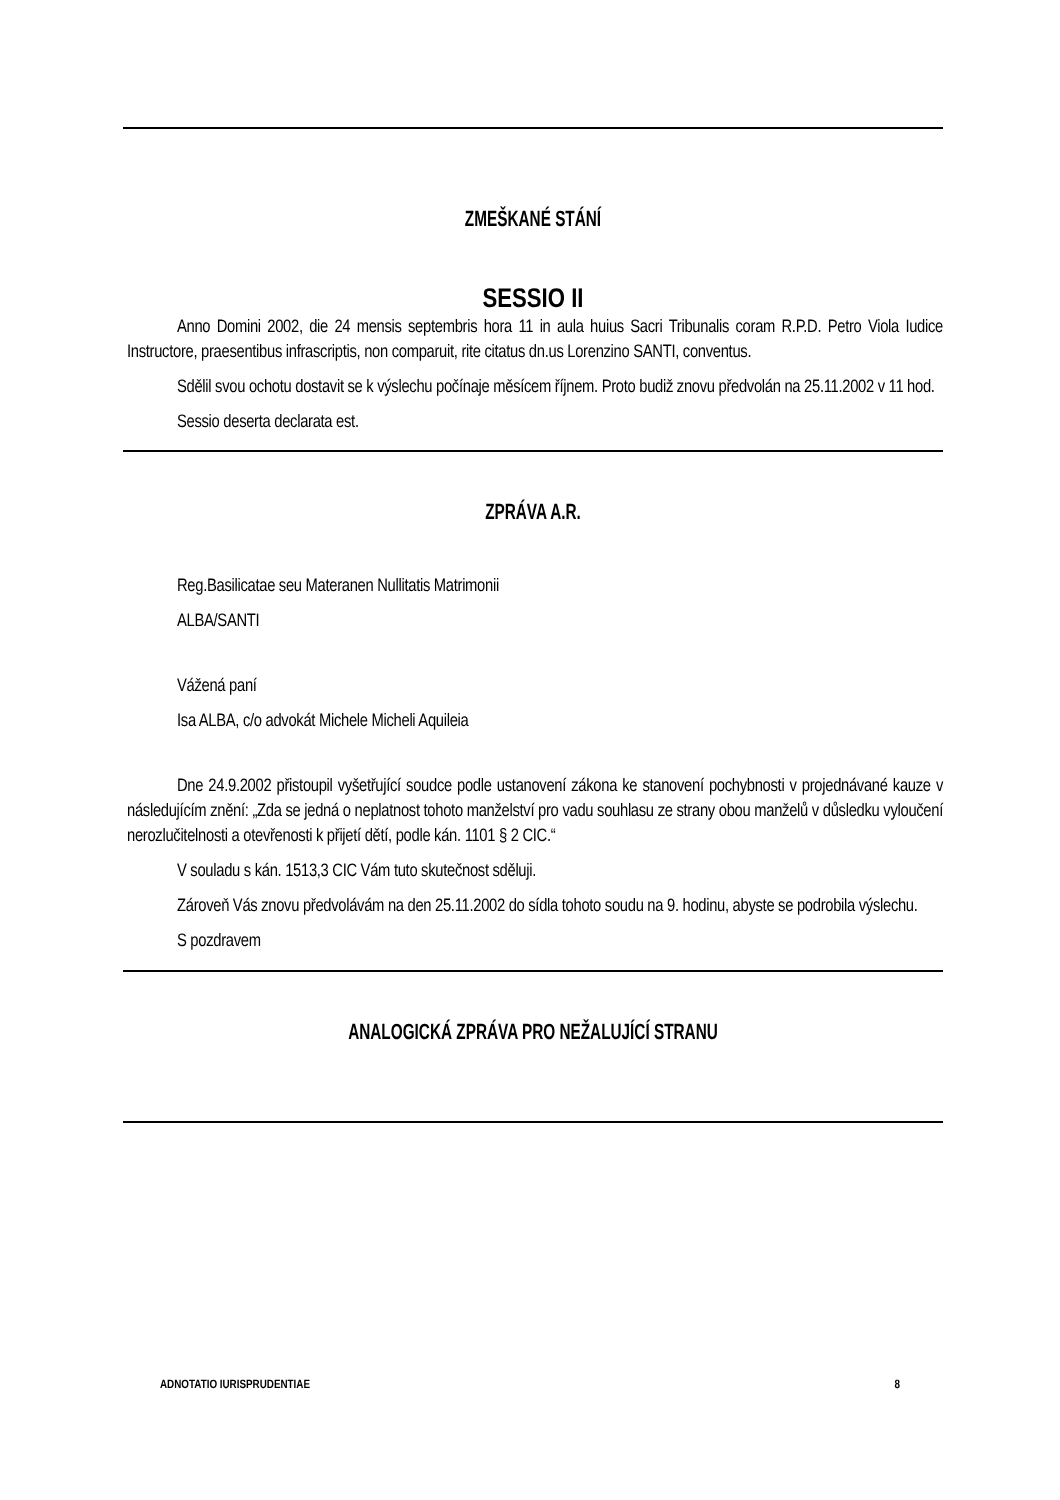ZMEŠKANÉ STÁNÍ
SESSIO II
Anno Domini 2002, die 24 mensis septembris hora 11 in aula huius Sacri Tribunalis coram R.P.D. Petro Viola Iudice Instructore, praesentibus infrascriptis, non comparuit, rite citatus dn.us Lorenzino SANTI, conventus.
Sdělil svou ochotu dostavit se k výslechu počínaje měsícem říjnem. Proto budiž znovu předvolán na 25.11.2002 v 11 hod.
Sessio deserta declarata est.
ZPRÁVA A.R.
Reg.Basilicatae seu Materanen Nullitatis Matrimonii
ALBA/SANTI
Vážená paní
Isa ALBA, c/o advokát Michele Micheli Aquileia
Dne 24.9.2002 přistoupil vyšetřující soudce podle ustanovení zákona ke stanovení pochybnosti v projednávané kauze v následujícím znění: „Zda se jedná o neplatnost tohoto manželství pro vadu souhlasu ze strany obou manželů v důsledku vyloučení nerozlučitelnosti a otevřenosti k přijetí dětí, podle kán. 1101 § 2 CIC.“
V souladu s kán. 1513,3 CIC Vám tuto skutečnost sděluji.
Zároveň Vás znovu předvolávám na den 25.11.2002 do sídla tohoto soudu na 9. hodinu, abyste se podrobila výslechu.
S pozdravem
ANALOGICKÁ ZPRÁVA PRO NEŽALUJÍCÍ STRANU
ADNOTATIO IURISPRUDENTIAE 8